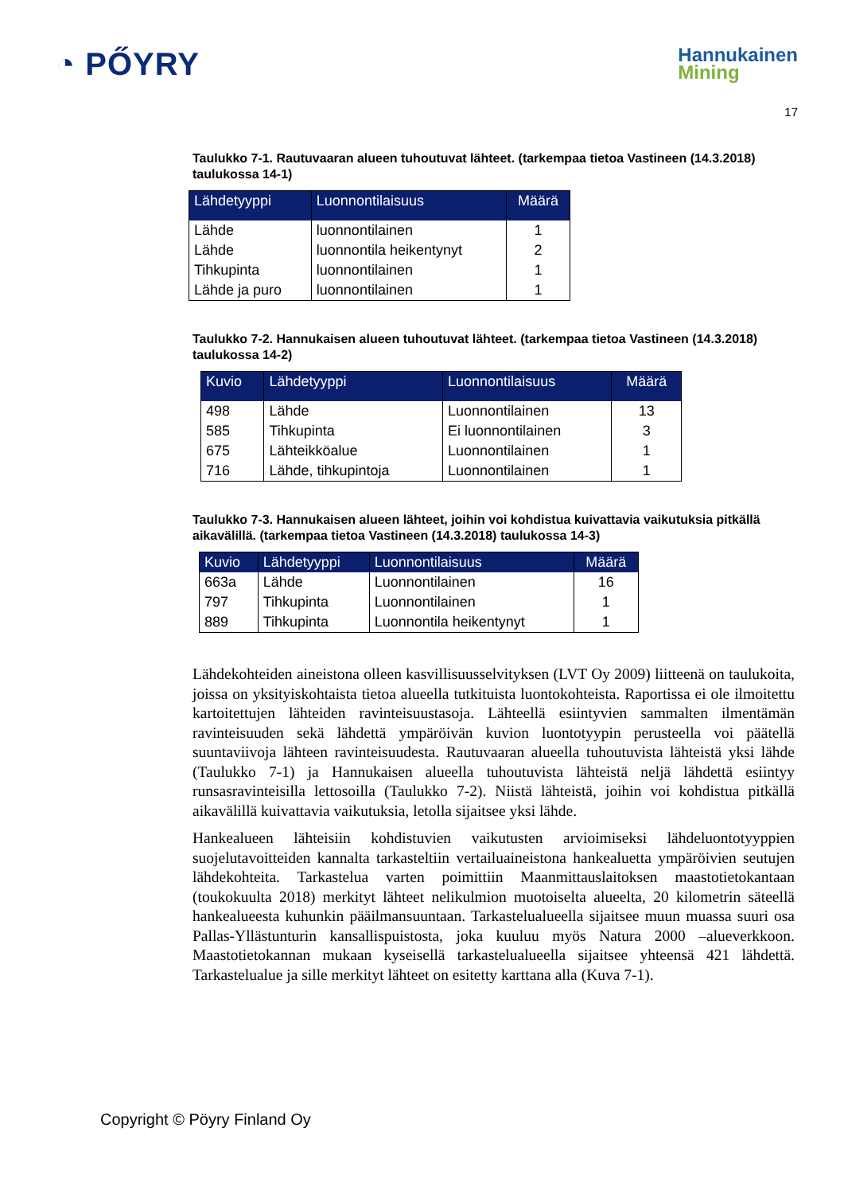◔ PŐYRY
Hannukainen
Mining
17
Taulukko 7-1. Rautuvaaran alueen tuhoutuvat lähteet. (tarkempaa tietoa Vastineen (14.3.2018) taulukossa 14-1)
| Lähdetyyppi | Luonnontilaisuus | Määrä |
| --- | --- | --- |
| Lähde | luonnontilainen | 1 |
| Lähde | luonnontila heikentynyt | 2 |
| Tihkupinta | luonnontilainen | 1 |
| Lähde ja puro | luonnontilainen | 1 |
Taulukko 7-2. Hannukaisen alueen tuhoutuvat lähteet. (tarkempaa tietoa Vastineen (14.3.2018) taulukossa 14-2)
| Kuvio | Lähdetyyppi | Luonnontilaisuus | Määrä |
| --- | --- | --- | --- |
| 498 | Lähde | Luonnontilainen | 13 |
| 585 | Tihkupinta | Ei luonnontilainen | 3 |
| 675 | Lähteikköalue | Luonnontilainen | 1 |
| 716 | Lähde, tihkupintoja | Luonnontilainen | 1 |
Taulukko 7-3. Hannukaisen alueen lähteet, joihin voi kohdistua kuivattavia vaikutuksia pitkällä aikavälillä. (tarkempaa tietoa Vastineen (14.3.2018) taulukossa 14-3)
| Kuvio | Lähdetyyppi | Luonnontilaisuus | Määrä |
| --- | --- | --- | --- |
| 663a | Lähde | Luonnontilainen | 16 |
| 797 | Tihkupinta | Luonnontilainen | 1 |
| 889 | Tihkupinta | Luonnontila heikentynyt | 1 |
Lähdekohteiden aineistona olleen kasvillisuusselvityksen (LVT Oy 2009) liitteenä on taulukoita, joissa on yksityiskohtaista tietoa alueella tutkituista luontokohteista. Raportissa ei ole ilmoitettu kartoitettujen lähteiden ravinteisuustasoja. Lähteellä esiintyvien sammalten ilmentämän ravinteisuuden sekä lähdettä ympäröivän kuvion luontotyypin perusteella voi päätellä suuntaviivoja lähteen ravinteisuudesta. Rautuvaaran alueella tuhoutuvista lähteistä yksi lähde (Taulukko 7-1) ja Hannukaisen alueella tuhoutuvista lähteistä neljä lähdettä esiintyy runsasravinteisilla lettosoilla (Taulukko 7-2). Niistä lähteistä, joihin voi kohdistua pitkällä aikavälillä kuivattavia vaikutuksia, letolla sijaitsee yksi lähde.
Hankealueen lähteisiin kohdistuvien vaikutusten arvioimiseksi lähdeluontotyyppien suojelutavoitteiden kannalta tarkasteltiin vertailuaineistona hankealuetta ympäröivien seutujen lähdekohteita. Tarkastelua varten poimittiin Maanmittauslaitoksen maastotietokantaan (toukokuulta 2018) merkityt lähteet nelikulmion muotoiselta alueelta, 20 kilometrin säteellä hankealueesta kuhunkin pääilmansuuntaan. Tarkastelualueella sijaitsee muun muassa suuri osa Pallas-Yllästunturin kansallispuistosta, joka kuuluu myös Natura 2000 –alueverkkoon. Maastotietokannan mukaan kyseisellä tarkastelualueella sijaitsee yhteensä 421 lähdettä. Tarkastelualue ja sille merkityt lähteet on esitetty karttana alla (Kuva 7-1).
Copyright © Pöyry Finland Oy